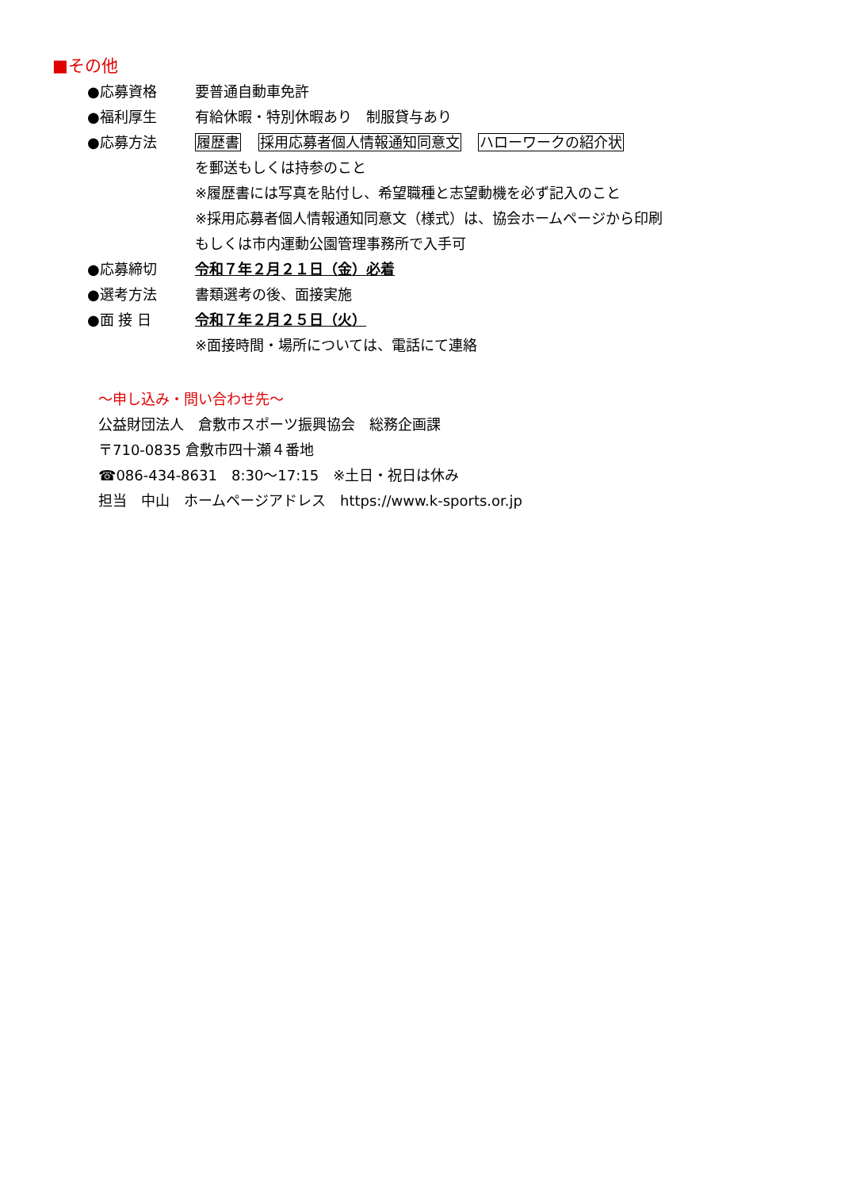■その他
●応募資格 要普通自動車免許
●福利厚生 有給休暇・特別休暇あり　制服貸与あり
●応募方法 履歴書 採用応募者個人情報通知同意文 ハローワークの紹介状
を郵送もしくは持参のこと
※履歴書には写真を貼付し、希望職種と志望動機を必ず記入のこと
※採用応募者個人情報通知同意文（様式）は、協会ホームページから印刷
もしくは市内運動公園管理事務所で入手可
●応募締切 令和７年２月２１日（金）必着
●選考方法 書類選考の後、面接実施
●面 接 日 令和７年２月２５日（火）
※面接時間・場所については、電話にて連絡
～申し込み・問い合わせ先～
公益財団法人　倉敷市スポーツ振興協会　総務企画課
〒710-0835 倉敷市四十瀬４番地
☎086-434-8631　8:30～17:15　※土日・祝日は休み
担当　中山　ホームページアドレス　https://www.k-sports.or.jp